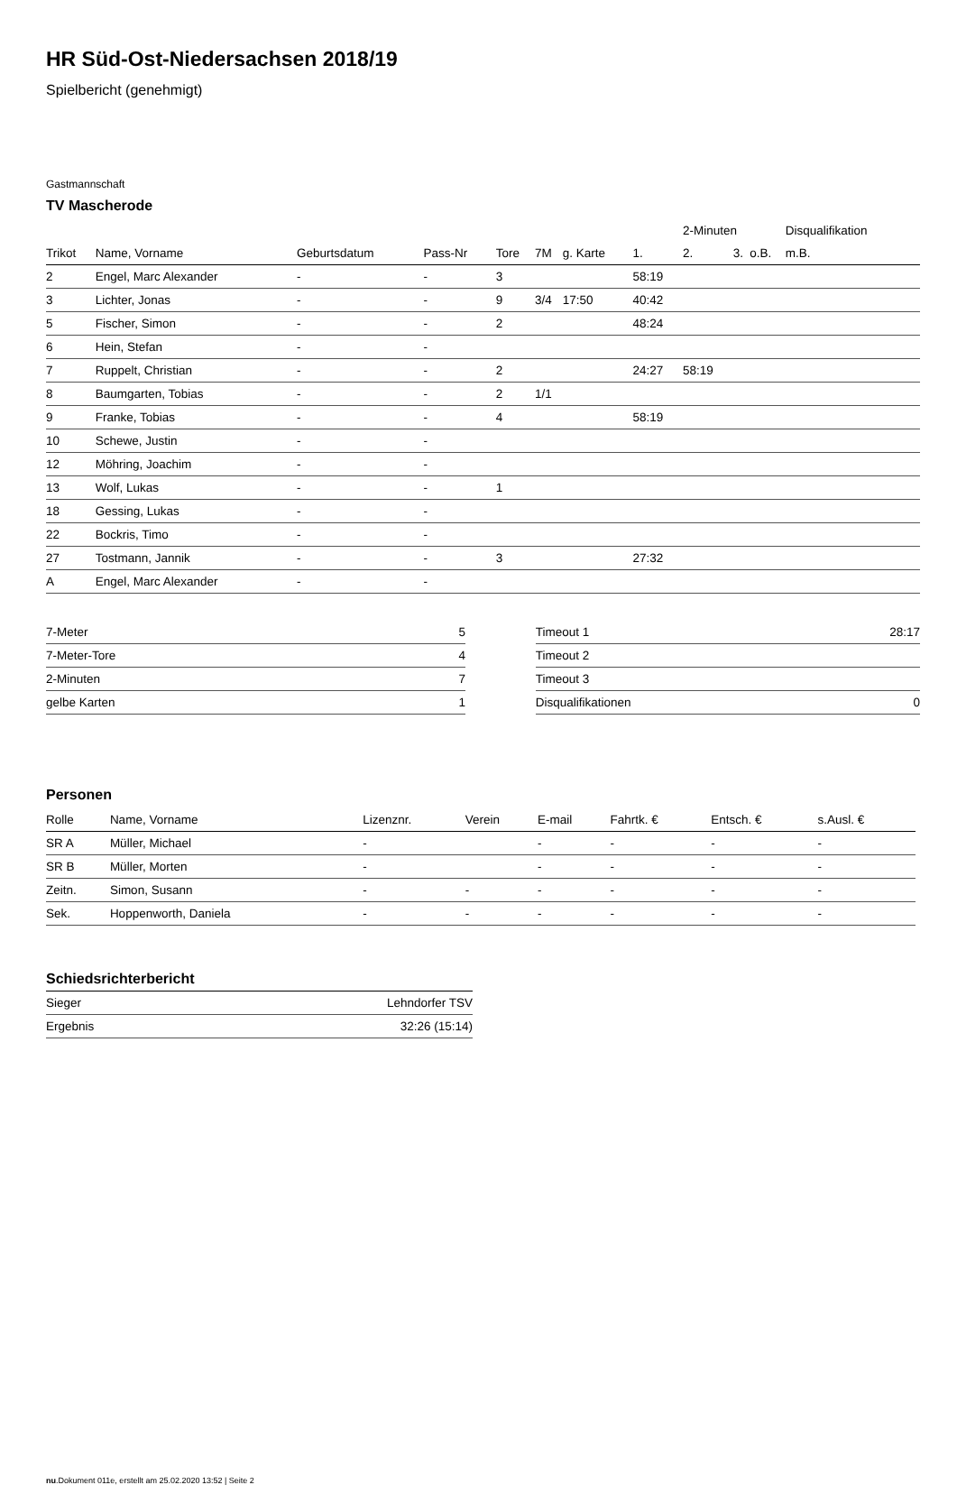HR Süd-Ost-Niedersachsen 2018/19
Spielbericht (genehmigt)
Gastmannschaft
TV Mascherode
| | | | | | | | | 2-Minuten | | | Disqualifikation |
| --- | --- | --- | --- | --- | --- | --- | --- | --- | --- | --- | --- |
| Trikot | Name, Vorname | Geburtsdatum | Pass-Nr | Tore | 7M | g. Karte | 1. | 2. | 3. | o.B. | m.B. |
| 2 | Engel, Marc Alexander | - | - | 3 | | | 58:19 | | | | |
| 3 | Lichter, Jonas | - | - | 9 | 3/4 | 17:50 | 40:42 | | | | |
| 5 | Fischer, Simon | - | - | 2 | | | 48:24 | | | | |
| 6 | Hein, Stefan | - | - | | | | | | | | |
| 7 | Ruppelt, Christian | - | - | 2 | | | 24:27 | 58:19 | | | |
| 8 | Baumgarten, Tobias | - | - | 2 | 1/1 | | | | | | |
| 9 | Franke, Tobias | - | - | 4 | | | 58:19 | | | | |
| 10 | Schewe, Justin | - | - | | | | | | | | |
| 12 | Möhring, Joachim | - | - | | | | | | | | |
| 13 | Wolf, Lukas | - | - | 1 | | | | | | | |
| 18 | Gessing, Lukas | - | - | | | | | | | | |
| 22 | Bockris, Timo | - | - | | | | | | | | |
| 27 | Tostmann, Jannik | - | - | 3 | | | 27:32 | | | | |
| A | Engel, Marc Alexander | - | - | | | | | | | | |
| 7-Meter | 5 |
| 7-Meter-Tore | 4 |
| 2-Minuten | 7 |
| gelbe Karten | 1 |
| Timeout 1 | 28:17 |
| Timeout 2 | |
| Timeout 3 | |
| Disqualifikationen | 0 |
Personen
| Rolle | Name, Vorname | Lizenznr. | Verein | E-mail | Fahrtk. € | Entsch. € | s.Ausl. € |
| --- | --- | --- | --- | --- | --- | --- | --- |
| SR A | Müller, Michael | - | | - | - | - | - |
| SR B | Müller, Morten | - | | - | - | - | - |
| Zeitn. | Simon, Susann | - | - | - | - | - | - |
| Sek. | Hoppenworth, Daniela | - | - | - | - | - | - |
Schiedsrichterbericht
| Sieger | Lehndorfer TSV |
| Ergebnis | 32:26 (15:14) |
nu.Dokument 011e, erstellt am 25.02.2020 13:52 | Seite 2